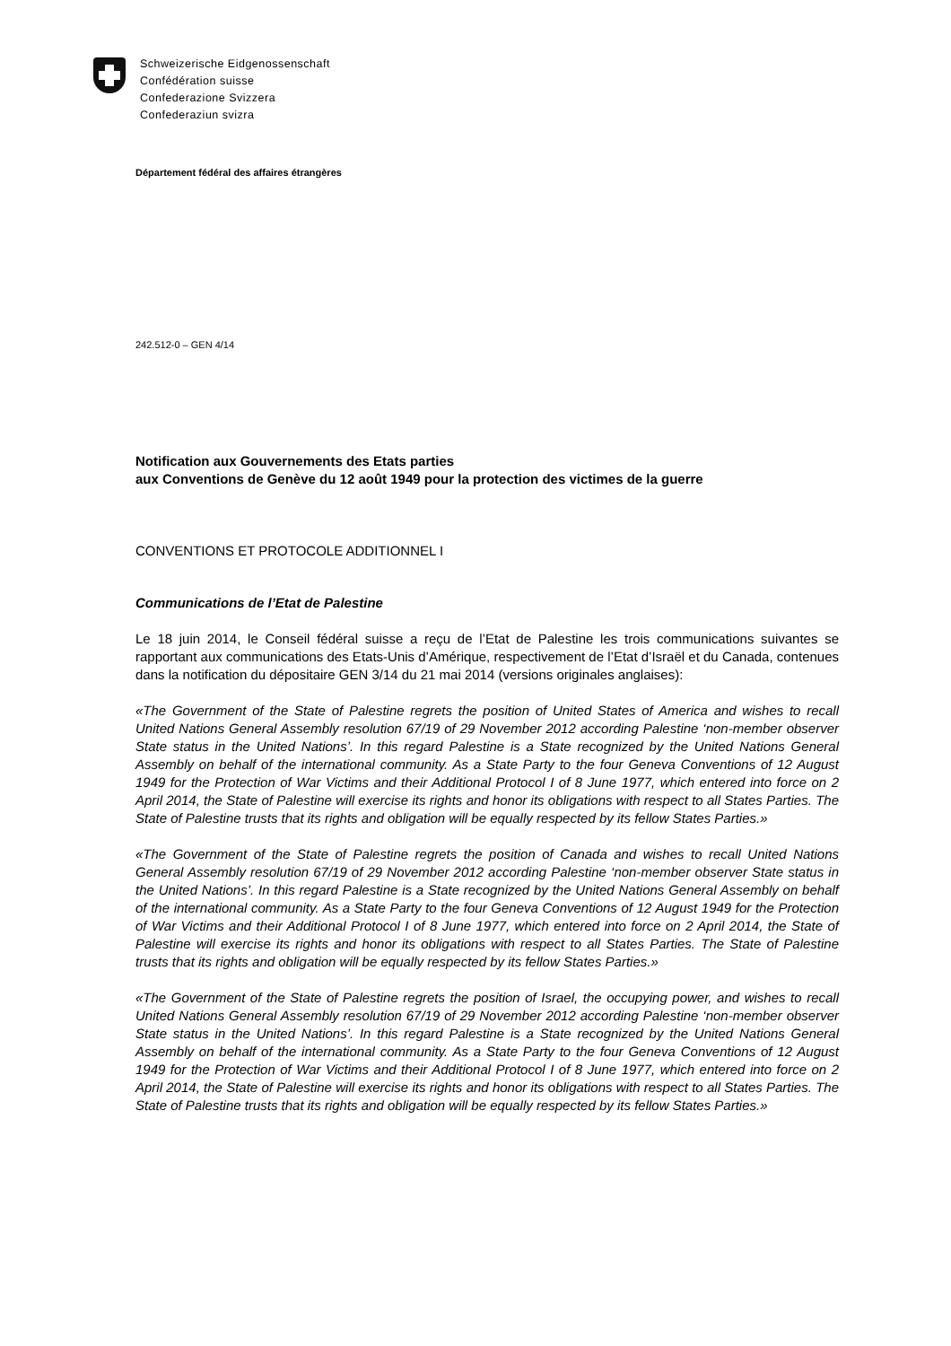Schweizerische Eidgenossenschaft
Confédération suisse
Confederazione Svizzera
Confederaziun svizra
Département fédéral des affaires étrangères
242.512-0 – GEN 4/14
Notification aux Gouvernements des Etats parties
aux Conventions de Genève du 12 août 1949 pour la protection des victimes de la guerre
CONVENTIONS ET PROTOCOLE ADDITIONNEL I
Communications de l’Etat de Palestine
Le 18 juin 2014, le Conseil fédéral suisse a reçu de l’Etat de Palestine les trois communications suivantes se rapportant aux communications des Etats-Unis d’Amérique, respectivement de l’Etat d’Israël et du Canada, contenues dans la notification du dépositaire GEN 3/14 du 21 mai 2014 (versions originales anglaises):
«The Government of the State of Palestine regrets the position of United States of America and wishes to recall United Nations General Assembly resolution 67/19 of 29 November 2012 according Palestine ‘non-member observer State status in the United Nations’. In this regard Palestine is a State recognized by the United Nations General Assembly on behalf of the international community. As a State Party to the four Geneva Conventions of 12 August 1949 for the Protection of War Victims and their Additional Protocol I of 8 June 1977, which entered into force on 2 April 2014, the State of Palestine will exercise its rights and honor its obligations with respect to all States Parties. The State of Palestine trusts that its rights and obligation will be equally respected by its fellow States Parties.»
«The Government of the State of Palestine regrets the position of Canada and wishes to recall United Nations General Assembly resolution 67/19 of 29 November 2012 according Palestine ‘non-member observer State status in the United Nations’. In this regard Palestine is a State recognized by the United Nations General Assembly on behalf of the international community. As a State Party to the four Geneva Conventions of 12 August 1949 for the Protection of War Victims and their Additional Protocol I of 8 June 1977, which entered into force on 2 April 2014, the State of Palestine will exercise its rights and honor its obligations with respect to all States Parties. The State of Palestine trusts that its rights and obligation will be equally respected by its fellow States Parties.»
«The Government of the State of Palestine regrets the position of Israel, the occupying power, and wishes to recall United Nations General Assembly resolution 67/19 of 29 November 2012 according Palestine ‘non-member observer State status in the United Nations’. In this regard Palestine is a State recognized by the United Nations General Assembly on behalf of the international community. As a State Party to the four Geneva Conventions of 12 August 1949 for the Protection of War Victims and their Additional Protocol I of 8 June 1977, which entered into force on 2 April 2014, the State of Palestine will exercise its rights and honor its obligations with respect to all States Parties. The State of Palestine trusts that its rights and obligation will be equally respected by its fellow States Parties.»